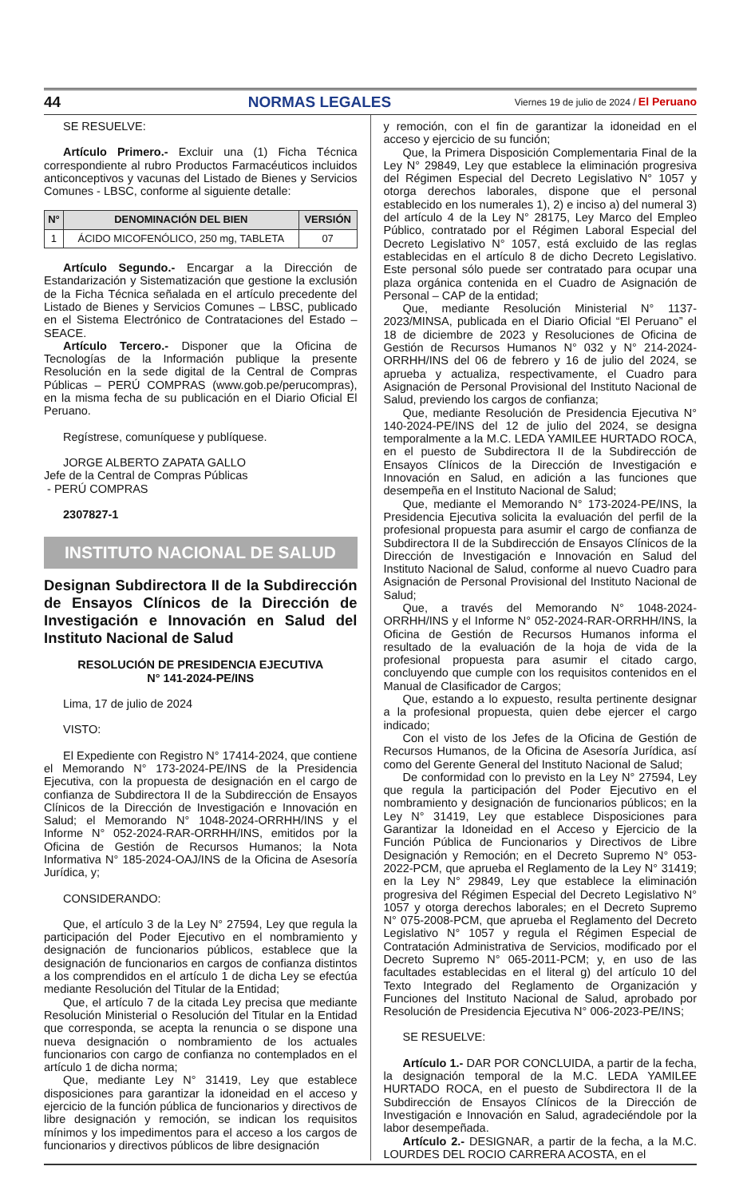44 NORMAS LEGALES Viernes 19 de julio de 2024 / El Peruano
SE RESUELVE:
Artículo Primero.- Excluir una (1) Ficha Técnica correspondiente al rubro Productos Farmacéuticos incluidos anticonceptivos y vacunas del Listado de Bienes y Servicios Comunes - LBSC, conforme al siguiente detalle:
| N° | DENOMINACIÓN DEL BIEN | VERSIÓN |
| --- | --- | --- |
| 1 | ÁCIDO MICOFENÓLICO, 250 mg, TABLETA | 07 |
Artículo Segundo.- Encargar a la Dirección de Estandarización y Sistematización que gestione la exclusión de la Ficha Técnica señalada en el artículo precedente del Listado de Bienes y Servicios Comunes – LBSC, publicado en el Sistema Electrónico de Contrataciones del Estado – SEACE.
Artículo Tercero.- Disponer que la Oficina de Tecnologías de la Información publique la presente Resolución en la sede digital de la Central de Compras Públicas – PERÚ COMPRAS (www.gob.pe/perucompras), en la misma fecha de su publicación en el Diario Oficial El Peruano.
Regístrese, comuníquese y publíquese.
JORGE ALBERTO ZAPATA GALLO
Jefe de la Central de Compras Públicas
- PERÚ COMPRAS
2307827-1
INSTITUTO NACIONAL DE SALUD
Designan Subdirectora II de la Subdirección de Ensayos Clínicos de la Dirección de Investigación e Innovación en Salud del Instituto Nacional de Salud
RESOLUCIÓN DE PRESIDENCIA EJECUTIVA
N° 141-2024-PE/INS
Lima, 17 de julio de 2024
VISTO:
El Expediente con Registro N° 17414-2024, que contiene el Memorando N° 173-2024-PE/INS de la Presidencia Ejecutiva, con la propuesta de designación en el cargo de confianza de Subdirectora II de la Subdirección de Ensayos Clínicos de la Dirección de Investigación e Innovación en Salud; el Memorando N° 1048-2024-ORRHH/INS y el Informe N° 052-2024-RAR-ORRHH/INS, emitidos por la Oficina de Gestión de Recursos Humanos; la Nota Informativa N° 185-2024-OAJ/INS de la Oficina de Asesoría Jurídica, y;
CONSIDERANDO:
Que, el artículo 3 de la Ley N° 27594, Ley que regula la participación del Poder Ejecutivo en el nombramiento y designación de funcionarios públicos, establece que la designación de funcionarios en cargos de confianza distintos a los comprendidos en el artículo 1 de dicha Ley se efectúa mediante Resolución del Titular de la Entidad;
Que, el artículo 7 de la citada Ley precisa que mediante Resolución Ministerial o Resolución del Titular en la Entidad que corresponda, se acepta la renuncia o se dispone una nueva designación o nombramiento de los actuales funcionarios con cargo de confianza no contemplados en el artículo 1 de dicha norma;
Que, mediante Ley N° 31419, Ley que establece disposiciones para garantizar la idoneidad en el acceso y ejercicio de la función pública de funcionarios y directivos de libre designación y remoción, se indican los requisitos mínimos y los impedimentos para el acceso a los cargos de funcionarios y directivos públicos de libre designación
y remoción, con el fin de garantizar la idoneidad en el acceso y ejercicio de su función;
Que, la Primera Disposición Complementaria Final de la Ley N° 29849, Ley que establece la eliminación progresiva del Régimen Especial del Decreto Legislativo N° 1057 y otorga derechos laborales, dispone que el personal establecido en los numerales 1), 2) e inciso a) del numeral 3) del artículo 4 de la Ley N° 28175, Ley Marco del Empleo Público, contratado por el Régimen Laboral Especial del Decreto Legislativo N° 1057, está excluido de las reglas establecidas en el artículo 8 de dicho Decreto Legislativo. Este personal sólo puede ser contratado para ocupar una plaza orgánica contenida en el Cuadro de Asignación de Personal – CAP de la entidad;
Que, mediante Resolución Ministerial N° 1137-2023/MINSA, publicada en el Diario Oficial “El Peruano” el 18 de diciembre de 2023 y Resoluciones de Oficina de Gestión de Recursos Humanos N° 032 y N° 214-2024-ORRHH/INS del 06 de febrero y 16 de julio del 2024, se aprueba y actualiza, respectivamente, el Cuadro para Asignación de Personal Provisional del Instituto Nacional de Salud, previendo los cargos de confianza;
Que, mediante Resolución de Presidencia Ejecutiva N° 140-2024-PE/INS del 12 de julio del 2024, se designa temporalmente a la M.C. LEDA YAMILEE HURTADO ROCA, en el puesto de Subdirectora II de la Subdirección de Ensayos Clínicos de la Dirección de Investigación e Innovación en Salud, en adición a las funciones que desempeña en el Instituto Nacional de Salud;
Que, mediante el Memorando N° 173-2024-PE/INS, la Presidencia Ejecutiva solicita la evaluación del perfil de la profesional propuesta para asumir el cargo de confianza de Subdirectora II de la Subdirección de Ensayos Clínicos de la Dirección de Investigación e Innovación en Salud del Instituto Nacional de Salud, conforme al nuevo Cuadro para Asignación de Personal Provisional del Instituto Nacional de Salud;
Que, a través del Memorando N° 1048-2024-ORRHH/INS y el Informe N° 052-2024-RAR-ORRHH/INS, la Oficina de Gestión de Recursos Humanos informa el resultado de la evaluación de la hoja de vida de la profesional propuesta para asumir el citado cargo, concluyendo que cumple con los requisitos contenidos en el Manual de Clasificador de Cargos;
Que, estando a lo expuesto, resulta pertinente designar a la profesional propuesta, quien debe ejercer el cargo indicado;
Con el visto de los Jefes de la Oficina de Gestión de Recursos Humanos, de la Oficina de Asesoría Jurídica, así como del Gerente General del Instituto Nacional de Salud;
De conformidad con lo previsto en la Ley N° 27594, Ley que regula la participación del Poder Ejecutivo en el nombramiento y designación de funcionarios públicos; en la Ley N° 31419, Ley que establece Disposiciones para Garantizar la Idoneidad en el Acceso y Ejercicio de la Función Pública de Funcionarios y Directivos de Libre Designación y Remoción; en el Decreto Supremo N° 053-2022-PCM, que aprueba el Reglamento de la Ley N° 31419; en la Ley N° 29849, Ley que establece la eliminación progresiva del Régimen Especial del Decreto Legislativo N° 1057 y otorga derechos laborales; en el Decreto Supremo N° 075-2008-PCM, que aprueba el Reglamento del Decreto Legislativo N° 1057 y regula el Régimen Especial de Contratación Administrativa de Servicios, modificado por el Decreto Supremo N° 065-2011-PCM; y, en uso de las facultades establecidas en el literal g) del artículo 10 del Texto Integrado del Reglamento de Organización y Funciones del Instituto Nacional de Salud, aprobado por Resolución de Presidencia Ejecutiva N° 006-2023-PE/INS;
SE RESUELVE:
Artículo 1.- DAR POR CONCLUIDA, a partir de la fecha, la designación temporal de la M.C. LEDA YAMILEE HURTADO ROCA, en el puesto de Subdirectora II de la Subdirección de Ensayos Clínicos de la Dirección de Investigación e Innovación en Salud, agradeciéndole por la labor desempeñada.
Artículo 2.- DESIGNAR, a partir de la fecha, a la M.C. LOURDES DEL ROCIO CARRERA ACOSTA, en el